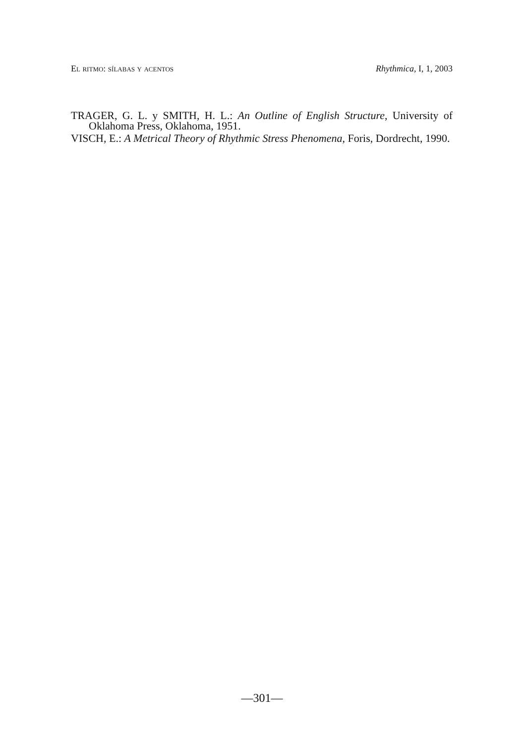El ritmo: sílabas y acentos Rhythmica, I, 1, 2003
TRAGER, G. L. y SMITH, H. L.: An Outline of English Structure, University of Oklahoma Press, Oklahoma, 1951.
VISCH, E.: A Metrical Theory of Rhythmic Stress Phenomena, Foris, Dordrecht, 1990.
—301—